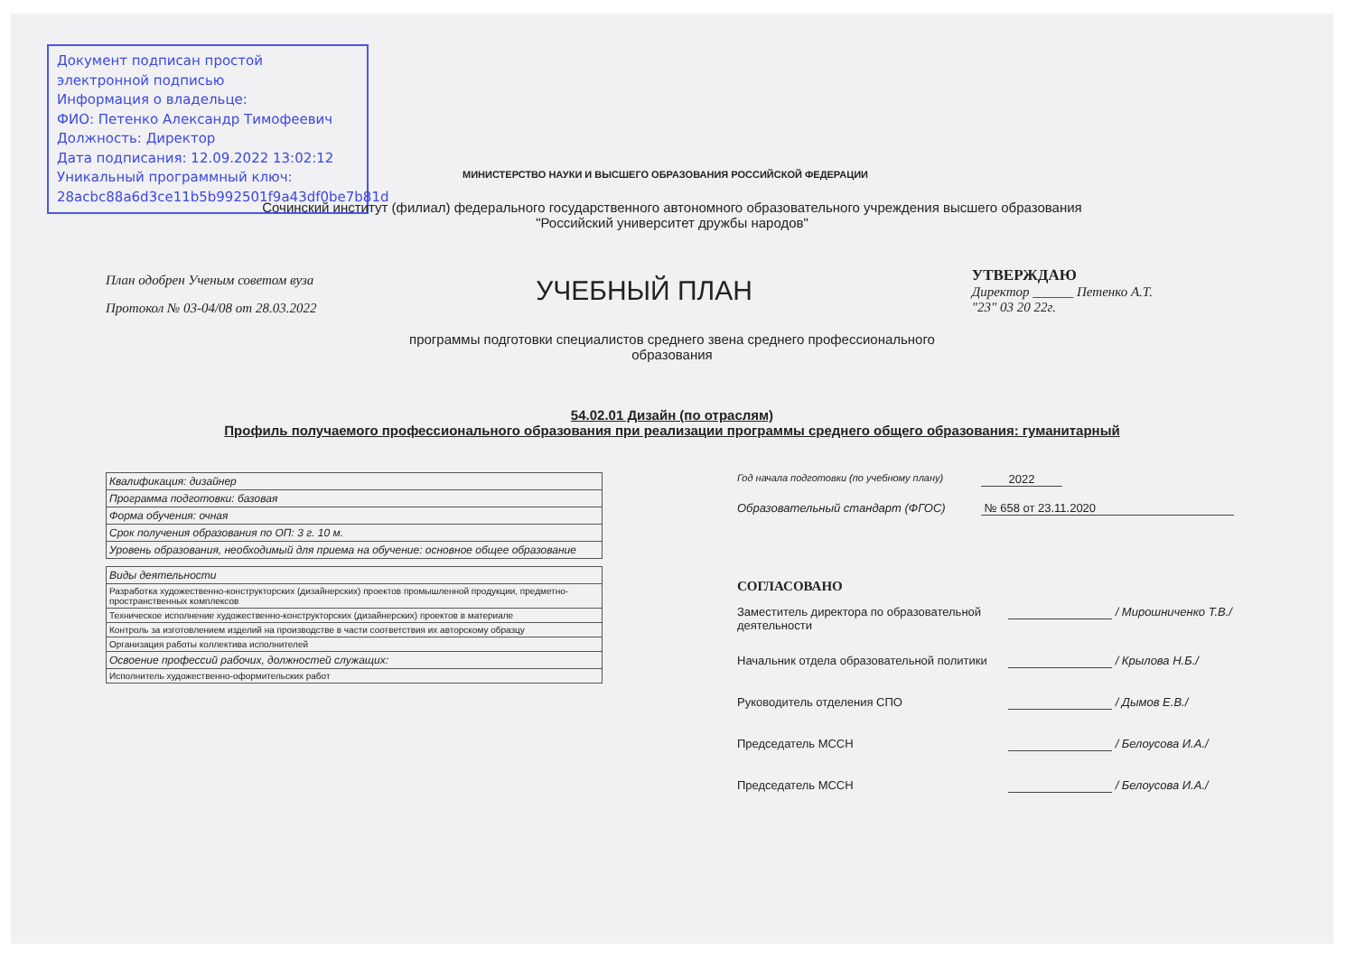Документ подписан простой электронной подписью
Информация о владельце:
ФИО: Петенко Александр Тимофеевич
Должность: Директор
Дата подписания: 12.09.2022 13:02:12
Уникальный программный ключ:
28acbc88a6d3ce11b5b992501f9a43df0be7b81d
МИНИСТЕРСТВО НАУКИ И ВЫСШЕГО ОБРАЗОВАНИЯ РОССИЙСКОЙ ФЕДЕРАЦИИ
Сочинский институт (филиал) федерального государственного автономного образовательного учреждения высшего образования
"Российский университет дружбы народов"
План одобрен Ученым советом вуза
Протокол № 03-04/08 от 28.03.2022
УЧЕБНЫЙ ПЛАН
УТВЕРЖДАЮ
Директор ______ Петенко А.Т.
"23" 03 20 22г.
программы подготовки специалистов среднего звена среднего профессионального
образования
54.02.01 Дизайн (по отраслям)
Профиль получаемого профессионального образования при реализации программы среднего общего образования: гуманитарный
| Квалификация: дизайнер |
| Программа подготовки: базовая |
| Форма обучения: очная |
| Срок получения образования по ОП: 3 г. 10 м. |
| Уровень образования, необходимый для приема на обучение: основное общее образование |
| Виды деятельности |
| Разработка художественно-конструкторских (дизайнерских) проектов промышленной продукции, предметно-пространственных комплексов |
| Техническое исполнение художественно-конструкторских (дизайнерских) проектов в материале |
| Контроль за изготовлением изделий на производстве в части соответствия их авторскому образцу |
| Организация работы коллектива исполнителей |
| Освоение профессий рабочих, должностей служащих: |
| Исполнитель художественно-оформительских работ |
Год начала подготовки (по учебному плану) 2022
Образовательный стандарт (ФГОС) № 658 от 23.11.2020
СОГЛАСОВАНО
Заместитель директора по образовательной деятельности / Мирошниченко Т.В./
Начальник отдела образовательной политики / Крылова Н.Б./
Руководитель отделения СПО / Дымов Е.В./
Председатель МССН / Белоусова И.А./
Председатель МССН / Белоусова И.А./